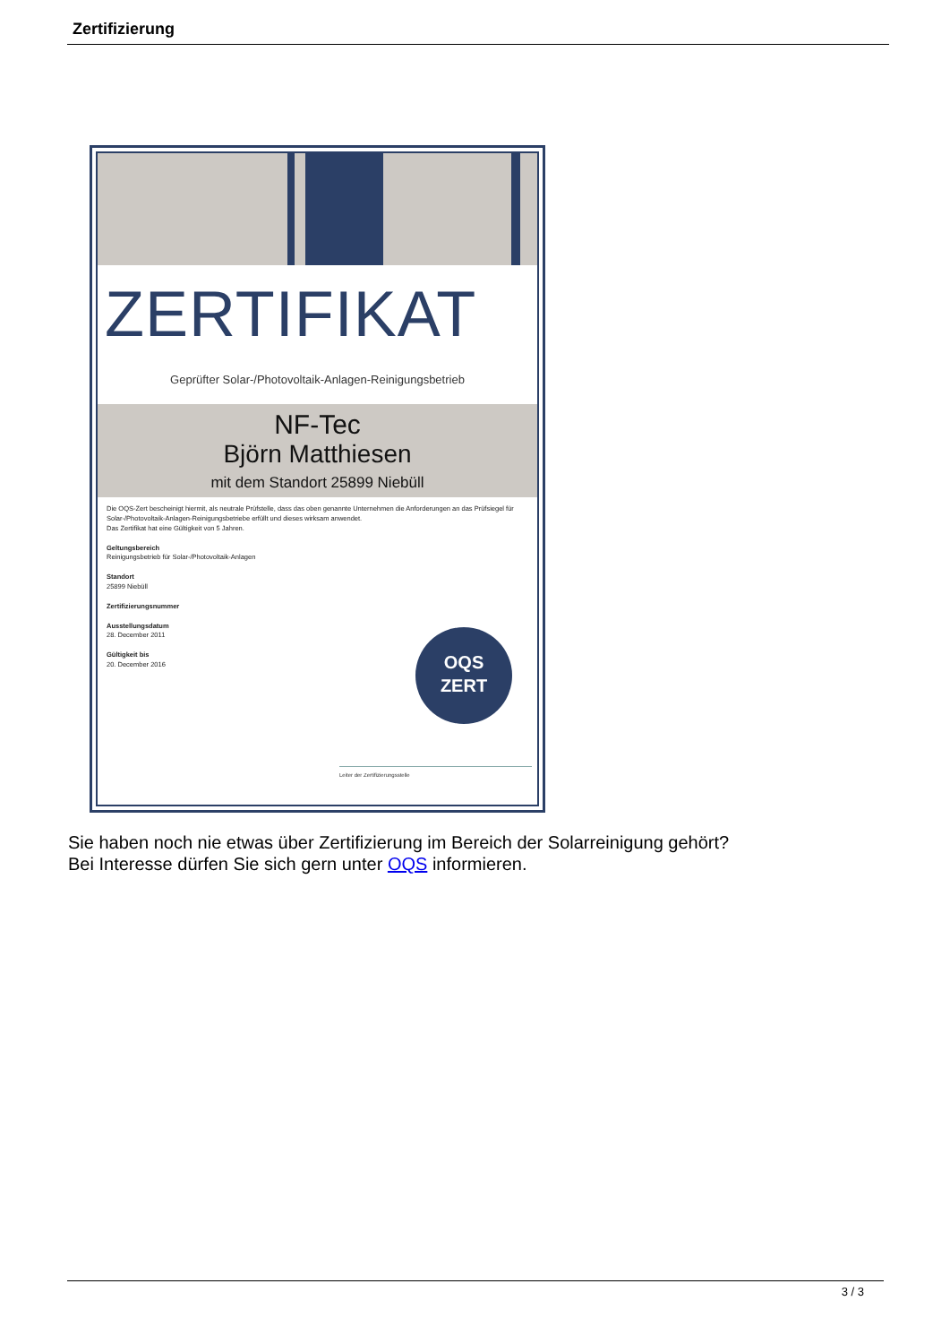Zertifizierung
ZERTIFIKAT
Geprüfter Solar-/Photovoltaik-Anlagen-Reinigungsbetrieb
NF-Tec
Björn Matthiesen
mit dem Standort 25899 Niebüll
Die OQS-Zert bescheinigt hiermit, als neutrale Prüfstelle, dass das oben genannte Unternehmen die Anforderungen an das Prüfsiegel für Solar-/Photovoltaik-Anlagen-Reinigungsbetriebe erfüllt und dieses wirksam anwendet.
Das Zertifikat hat eine Gültigkeit von 5 Jahren.
Geltungsbereich
Reinigungsbetrieb für Solar-/Photovoltaik-Anlagen
Standort
25899 Niebüll
Zertifizierungsnummer
Ausstellungsdatum
28. December 2011
Gültigkeit bis
20. December 2016
OQS
ZERT
Leiter der Zertifizierungsstelle
Sie haben noch nie etwas über Zertifizierung im Bereich der Solarreinigung gehört?
Bei Interesse dürfen Sie sich gern unter OQS informieren.
3 / 3